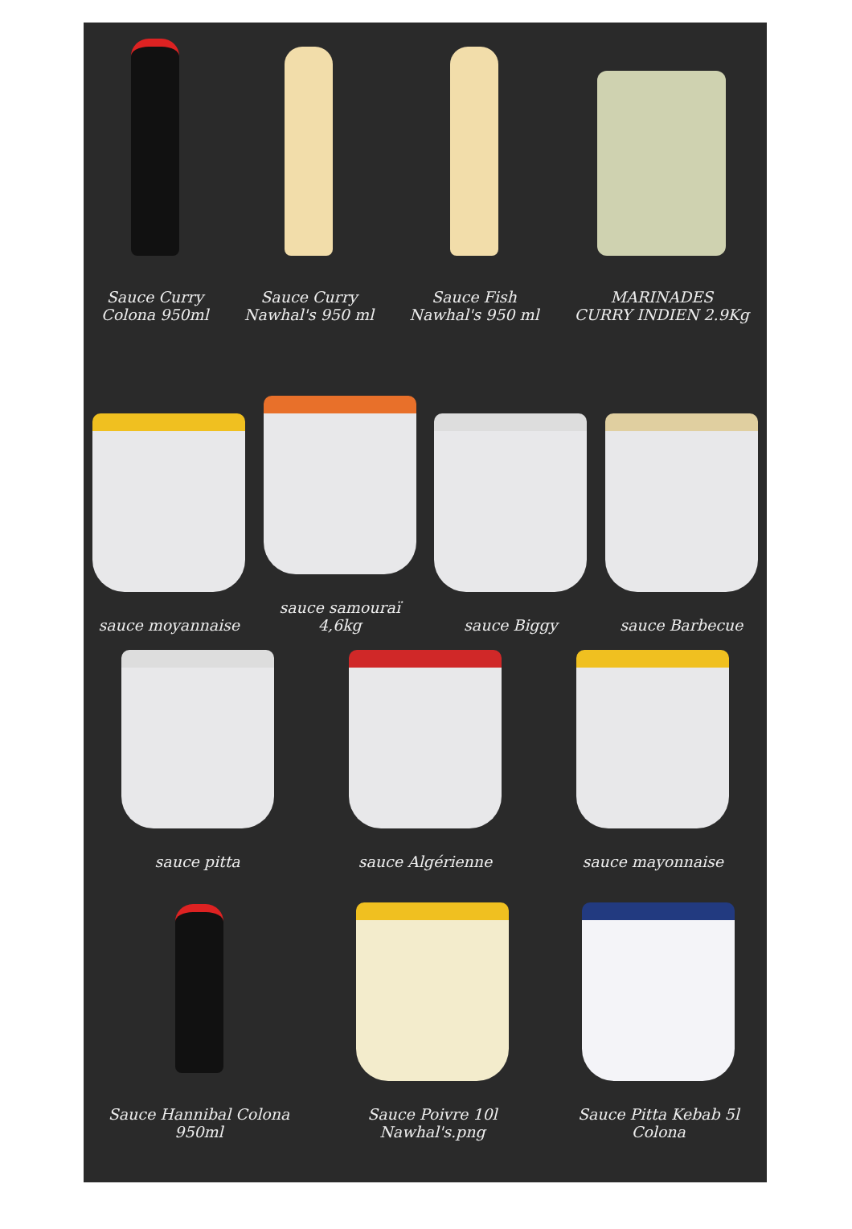Sauce Curry
Colona 950ml
Sauce Curry
Nawhal's 950 ml
Sauce Fish
Nawhal's 950 ml
MARINADES
CURRY INDIEN 2.9Kg
sauce moyannaise
sauce samouraï
4,6kg
sauce Biggy
sauce Barbecue
sauce pitta
sauce Algérienne
sauce mayonnaise
Sauce Hannibal Colona 950ml
Sauce Poivre 10l Nawhal's.png
Sauce Pitta Kebab 5l Colona